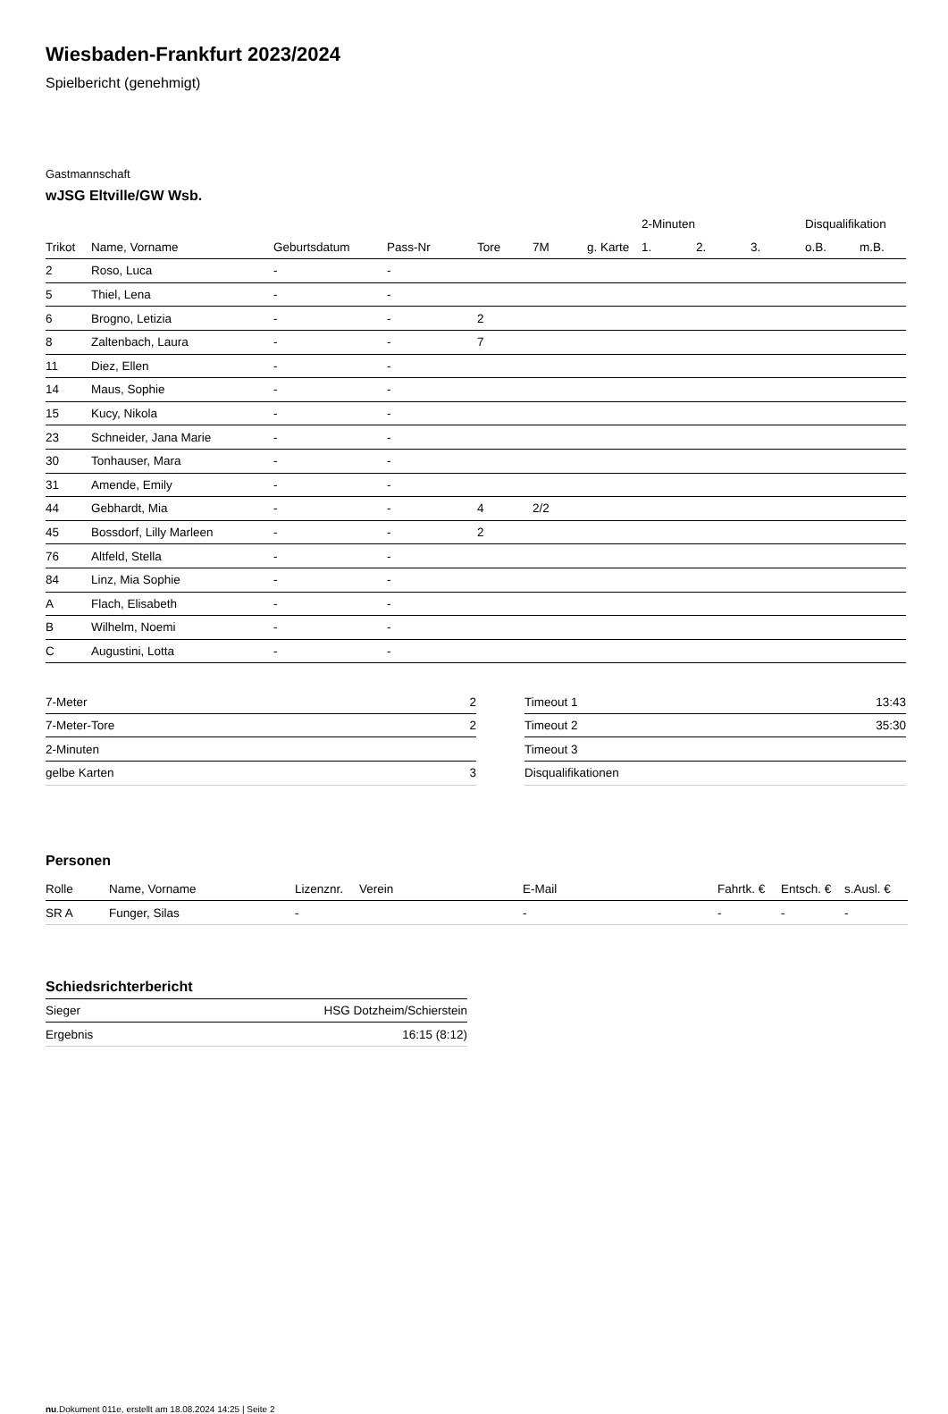Wiesbaden-Frankfurt 2023/2024
Spielbericht (genehmigt)
Gastmannschaft
wJSG Eltville/GW Wsb.
| | | | | | | | 2-Minuten | | | Disqualifikation | |
| --- | --- | --- | --- | --- | --- | --- | --- | --- | --- | --- | --- |
| Trikot | Name, Vorname | Geburtsdatum | Pass-Nr | Tore | 7M | g. Karte | 1. | 2. | 3. | o.B. | m.B. |
| 2 | Roso, Luca | - | - | | | | | | | | |
| 5 | Thiel, Lena | - | - | | | | | | | | |
| 6 | Brogno, Letizia | - | - | 2 | | | | | | | |
| 8 | Zaltenbach, Laura | - | - | 7 | | | | | | | |
| 11 | Diez, Ellen | - | - | | | | | | | | |
| 14 | Maus, Sophie | - | - | | | | | | | | |
| 15 | Kucy, Nikola | - | - | | | | | | | | |
| 23 | Schneider, Jana Marie | - | - | | | | | | | | |
| 30 | Tonhauser, Mara | - | - | | | | | | | | |
| 31 | Amende, Emily | - | - | | | | | | | | |
| 44 | Gebhardt, Mia | - | - | 4 | 2/2 | | | | | | |
| 45 | Bossdorf, Lilly Marleen | - | - | 2 | | | | | | | |
| 76 | Altfeld, Stella | - | - | | | | | | | | |
| 84 | Linz, Mia Sophie | - | - | | | | | | | | |
| A | Flach, Elisabeth | - | - | | | | | | | | |
| B | Wilhelm, Noemi | - | - | | | | | | | | |
| C | Augustini, Lotta | - | - | | | | | | | | |
| 7-Meter | 2 |
| 7-Meter-Tore | 2 |
| 2-Minuten | |
| gelbe Karten | 3 |
| Timeout 1 | 13:43 |
| Timeout 2 | 35:30 |
| Timeout 3 | |
| Disqualifikationen | |
Personen
| Rolle | Name, Vorname | Lizenznr. | Verein | E-Mail | Fahrtk. € | Entsch. € | s.Ausl. € |
| --- | --- | --- | --- | --- | --- | --- | --- |
| SR A | Funger, Silas | - | | - | - | - | - |
Schiedsrichterbericht
| Sieger | HSG Dotzheim/Schierstein |
| Ergebnis | 16:15 (8:12) |
nu.Dokument 011e, erstellt am 18.08.2024 14:25 | Seite 2